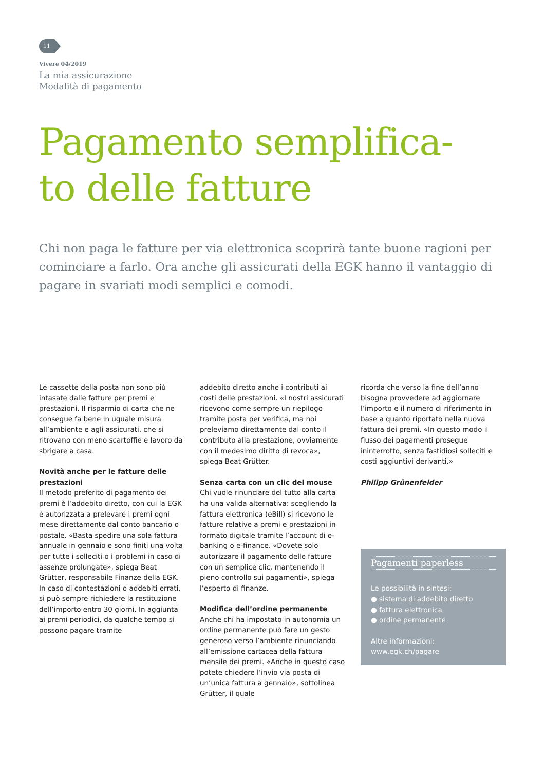11
Vivere 04/2019
La mia assicurazione
Modalità di pagamento
Pagamento semplifica-
to delle fatture
Chi non paga le fatture per via elettronica scoprirà tante buone ragioni per cominciare a farlo. Ora anche gli assicurati della EGK hanno il vantaggio di pagare in svariati modi semplici e comodi.
Le cassette della posta non sono più intasate dalle fatture per premi e prestazioni. Il risparmio di carta che ne consegue fa bene in uguale misura all’ambiente e agli assicurati, che si ritrovano con meno scartoffie e lavoro da sbrigare a casa.
Novità anche per le fatture delle prestazioni
Il metodo preferito di pagamento dei premi è l’addebito diretto, con cui la EGK è autorizzata a prelevare i premi ogni mese direttamente dal conto bancario o postale. «Basta spedire una sola fattura annuale in gennaio e sono finiti una volta per tutte i solleciti o i problemi in caso di assenze prolungate», spiega Beat Grütter, responsabile Finanze della EGK. In caso di contestazioni o addebiti errati, si può sempre richiedere la restituzione dell’importo entro 30 giorni. In aggiunta ai premi periodici, da qualche tempo si possono pagare tramite
addebito diretto anche i contributi ai costi delle prestazioni. «I nostri assicurati ricevono come sempre un riepilogo tramite posta per verifica, ma noi preleviamo direttamente dal conto il contributo alla prestazione, ovviamente con il medesimo diritto di revoca», spiega Beat Grütter.
Senza carta con un clic del mouse
Chi vuole rinunciare del tutto alla carta ha una valida alternativa: scegliendo la fattura elettronica (eBill) si ricevono le fatture relative a premi e prestazioni in formato digitale tramite l’account di e-banking o e-finance. «Dovete solo autorizzare il pagamento delle fatture con un semplice clic, mantenendo il pieno controllo sui pagamenti», spiega l’esperto di finanze.
Modifica dell’ordine permanente
Anche chi ha impostato in autonomia un ordine permanente può fare un gesto generoso verso l’ambiente rinunciando all’emissione cartacea della fattura mensile dei premi. «Anche in questo caso potete chiedere l’invio via posta di un’unica fattura a gennaio», sottolinea Grütter, il quale
ricorda che verso la fine dell’anno bisogna provvedere ad aggiornare l’importo e il numero di riferimento in base a quanto riportato nella nuova fattura dei premi. «In questo modo il flusso dei pagamenti prosegue ininterrotto, senza fastidiosi solleciti e costi aggiuntivi derivanti.»
Philipp Grünenfelder
Pagamenti paperless
Le possibilità in sintesi:
● sistema di addebito diretto
● fattura elettronica
● ordine permanente
Altre informazioni:
www.egk.ch/pagare